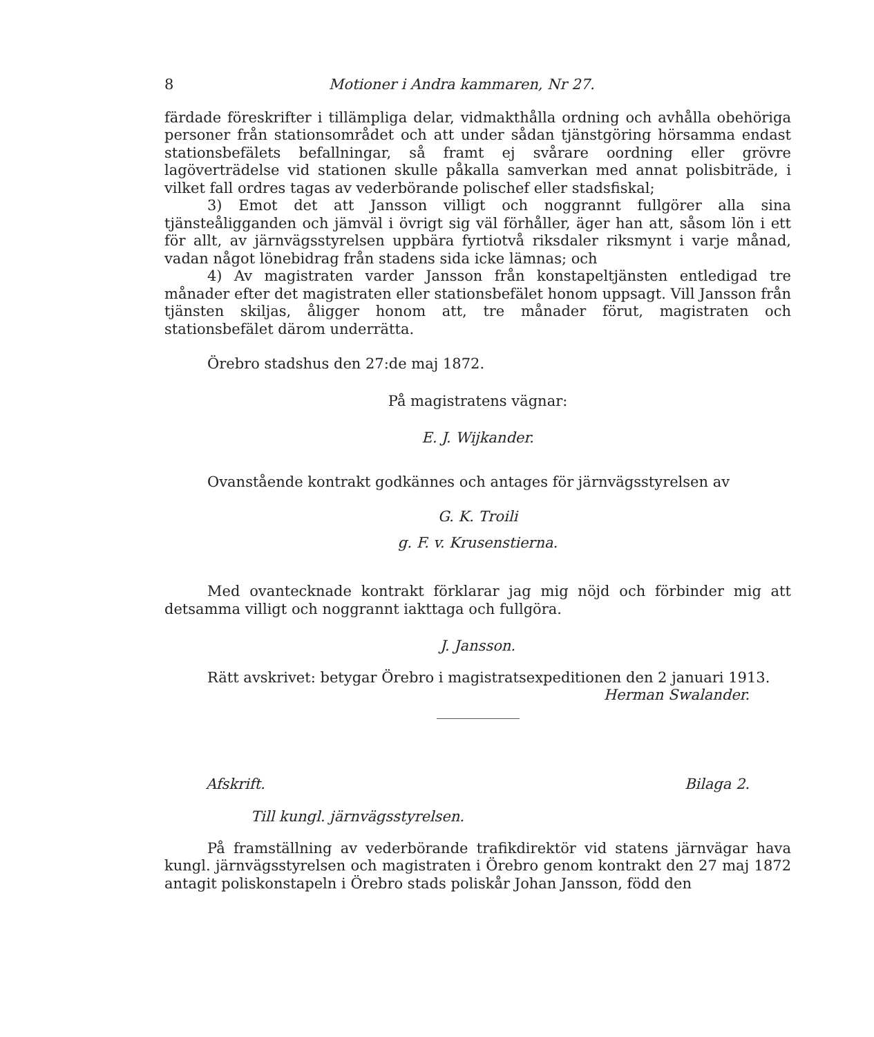8 Motioner i Andra kammaren, Nr 27.
färdade föreskrifter i tillämpliga delar, vidmakthålla ordning och avhålla obehöriga personer från stationsområdet och att under sådan tjänstgöring hörsamma endast stationsbefälets befallningar, så framt ej svårare oordning eller grövre lagöverträdelse vid stationen skulle påkalla samverkan med annat polisbiträde, i vilket fall ordres tagas av vederbörande polischef eller stadsfiskal;
3) Emot det att Jansson villigt och noggrannt fullgörer alla sina tjänsteåligganden och jämväl i övrigt sig väl förhåller, äger han att, såsom lön i ett för allt, av järnvägsstyrelsen uppbära fyrtiotvå riksdaler riksmynt i varje månad, vadan något lönebidrag från stadens sida icke lämnas; och
4) Av magistraten varder Jansson från konstapeltjänsten entledigad tre månader efter det magistraten eller stationsbefälet honom uppsagt. Vill Jansson från tjänsten skiljas, åligger honom att, tre månader förut, magistraten och stationsbefälet därom underrätta.
Örebro stadshus den 27:de maj 1872.
På magistratens vägnar:
E. J. Wijkander.
Ovanstående kontrakt godkännes och antages för järnvägsstyrelsen av
G. K. Troili
g. F. v. Krusenstierna.
Med ovantecknade kontrakt förklarar jag mig nöjd och förbinder mig att detsamma villigt och noggrannt iakttaga och fullgöra.
J. Jansson.
Rätt avskrivet: betygar Örebro i magistratsexpeditionen den 2 januari 1913.
Herman Swalander.
Afskrift. Bilaga 2.
Till kungl. järnvägsstyrelsen.
På framställning av vederbörande trafikdirektör vid statens järnvägar hava kungl. järnvägsstyrelsen och magistraten i Örebro genom kontrakt den 27 maj 1872 antagit poliskonstapeln i Örebro stads poliskår Johan Jansson, född den